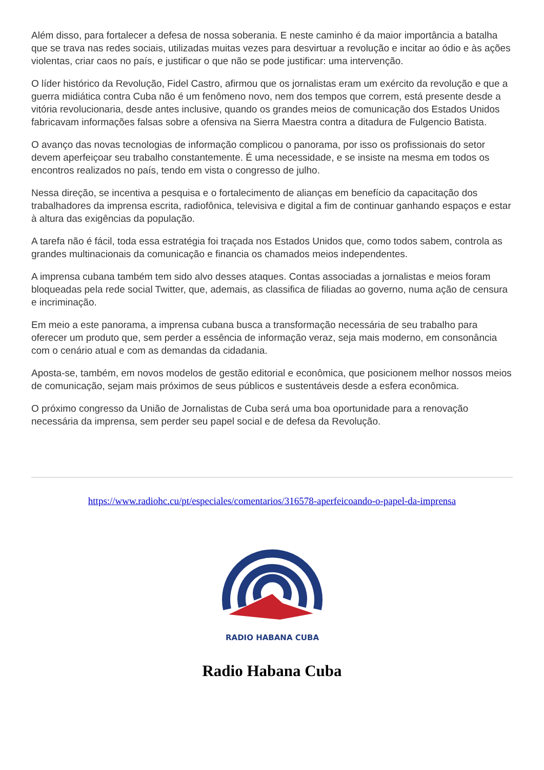Além disso, para fortalecer a defesa de nossa soberania. E neste caminho é da maior importância a batalha que se trava nas redes sociais, utilizadas muitas vezes para desvirtuar a revolução e incitar ao ódio e às ações violentas, criar caos no país, e justificar o que não se pode justificar: uma intervenção.
O líder histórico da Revolução, Fidel Castro, afirmou que os jornalistas eram um exército da revolução e que a guerra midiática contra Cuba não é um fenômeno novo, nem dos tempos que correm, está presente desde a vitória revolucionaria, desde antes inclusive, quando os grandes meios de comunicação dos Estados Unidos fabricavam informações falsas sobre a ofensiva na Sierra Maestra contra a ditadura de Fulgencio Batista.
O avanço das novas tecnologias de informação complicou o panorama, por isso os profissionais do setor devem aperfeiçoar seu trabalho constantemente. É uma necessidade, e se insiste na mesma em todos os encontros realizados no país, tendo em vista o congresso de julho.
Nessa direção, se incentiva a pesquisa e o fortalecimento de alianças em benefício da capacitação dos trabalhadores da imprensa escrita, radiofônica, televisiva e digital a fim de continuar ganhando espaços e estar à altura das exigências da população.
A tarefa não é fácil, toda essa estratégia foi traçada nos Estados Unidos que, como todos sabem, controla as grandes multinacionais da comunicação e financia os chamados meios independentes.
A imprensa cubana também tem sido alvo desses ataques. Contas associadas a jornalistas e meios foram bloqueadas pela rede social Twitter, que, ademais, as classifica de filiadas ao governo, numa ação de censura e incriminação.
Em meio a este panorama, a imprensa cubana busca a transformação necessária de seu trabalho para oferecer um produto que, sem perder a essência de informação veraz, seja mais moderno, em consonância com o cenário atual e com as demandas da cidadania.
Aposta-se, também, em novos modelos de gestão editorial e econômica, que posicionem melhor nossos meios de comunicação, sejam mais próximos de seus públicos e sustentáveis desde a esfera econômica.
O próximo congresso da União de Jornalistas de Cuba será uma boa oportunidade para a renovação necessária da imprensa, sem perder seu papel social e de defesa da Revolução.
https://www.radiohc.cu/pt/especiales/comentarios/316578-aperfeicoando-o-papel-da-imprensa
RADIO HABANA CUBA
Radio Habana Cuba